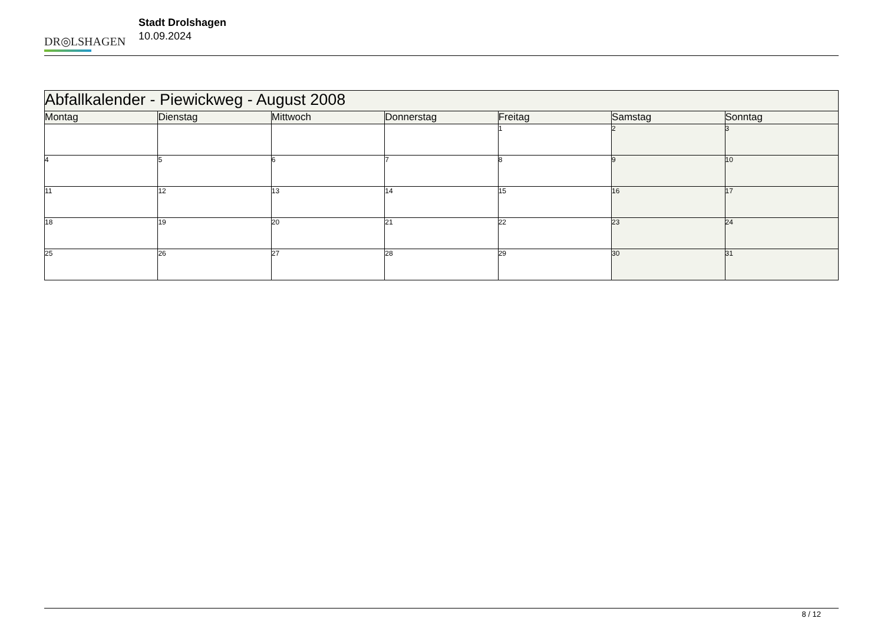DR◎LSHAGEN
Stadt Drolshagen
10.09.2024
| Abfallkalender - Piewickweg - August 2008 | | | | | | |
| --- | --- | --- | --- | --- | --- | --- |
| Montag | Dienstag | Mittwoch | Donnerstag | Freitag | Samstag | Sonntag |
| | | | | 1 | 2 | 3 |
| 4 | 5 | 6 | 7 | 8 | 9 | 10 |
| 11 | 12 | 13 | 14 | 15 | 16 | 17 |
| 18 | 19 | 20 | 21 | 22 | 23 | 24 |
| 25 | 26 | 27 | 28 | 29 | 30 | 31 |
8 / 12